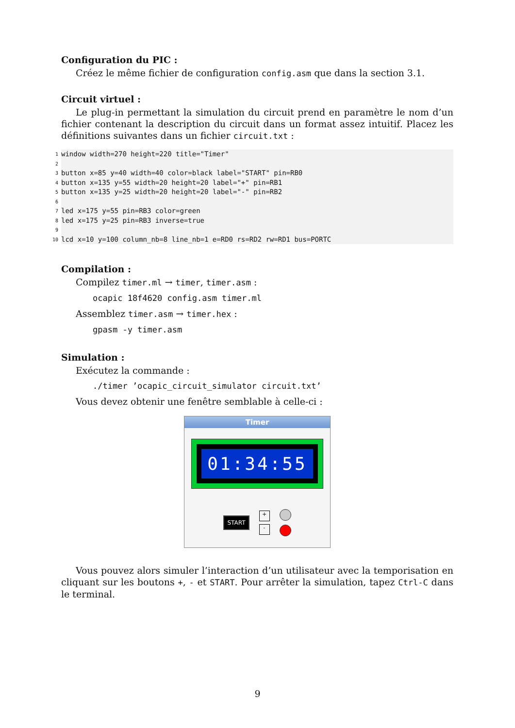Configuration du PIC :
Créez le même fichier de configuration config.asm que dans la section 3.1.
Circuit virtuel :
Le plug-in permettant la simulation du circuit prend en paramètre le nom d’un fichier contenant la description du circuit dans un format assez intuitif. Placez les définitions suivantes dans un fichier circuit.txt :
1 window width=270 height=220 title="Timer"
2
3 button x=85 y=40 width=40 color=black label="START" pin=RB0
4 button x=135 y=55 width=20 height=20 label="+" pin=RB1
5 button x=135 y=25 width=20 height=20 label="-" pin=RB2
6
7 led x=175 y=55 pin=RB3 color=green
8 led x=175 y=25 pin=RB3 inverse=true
9
10 lcd x=10 y=100 column_nb=8 line_nb=1 e=RD0 rs=RD2 rw=RD1 bus=PORTC
Compilation :
Compilez timer.ml → timer, timer.asm :
ocapic 18f4620 config.asm timer.ml
Assemblez timer.asm → timer.hex :
gpasm -y timer.asm
Simulation :
Exécutez la commande :
./timer ’ocapic_circuit_simulator circuit.txt’
Vous devez obtenir une fenêtre semblable à celle-ci :
Timer
01:34:55
START
+
-
Vous pouvez alors simuler l’interaction d’un utilisateur avec la temporisation en cliquant sur les boutons +, - et START. Pour arrêter la simulation, tapez Ctrl-C dans le terminal.
9